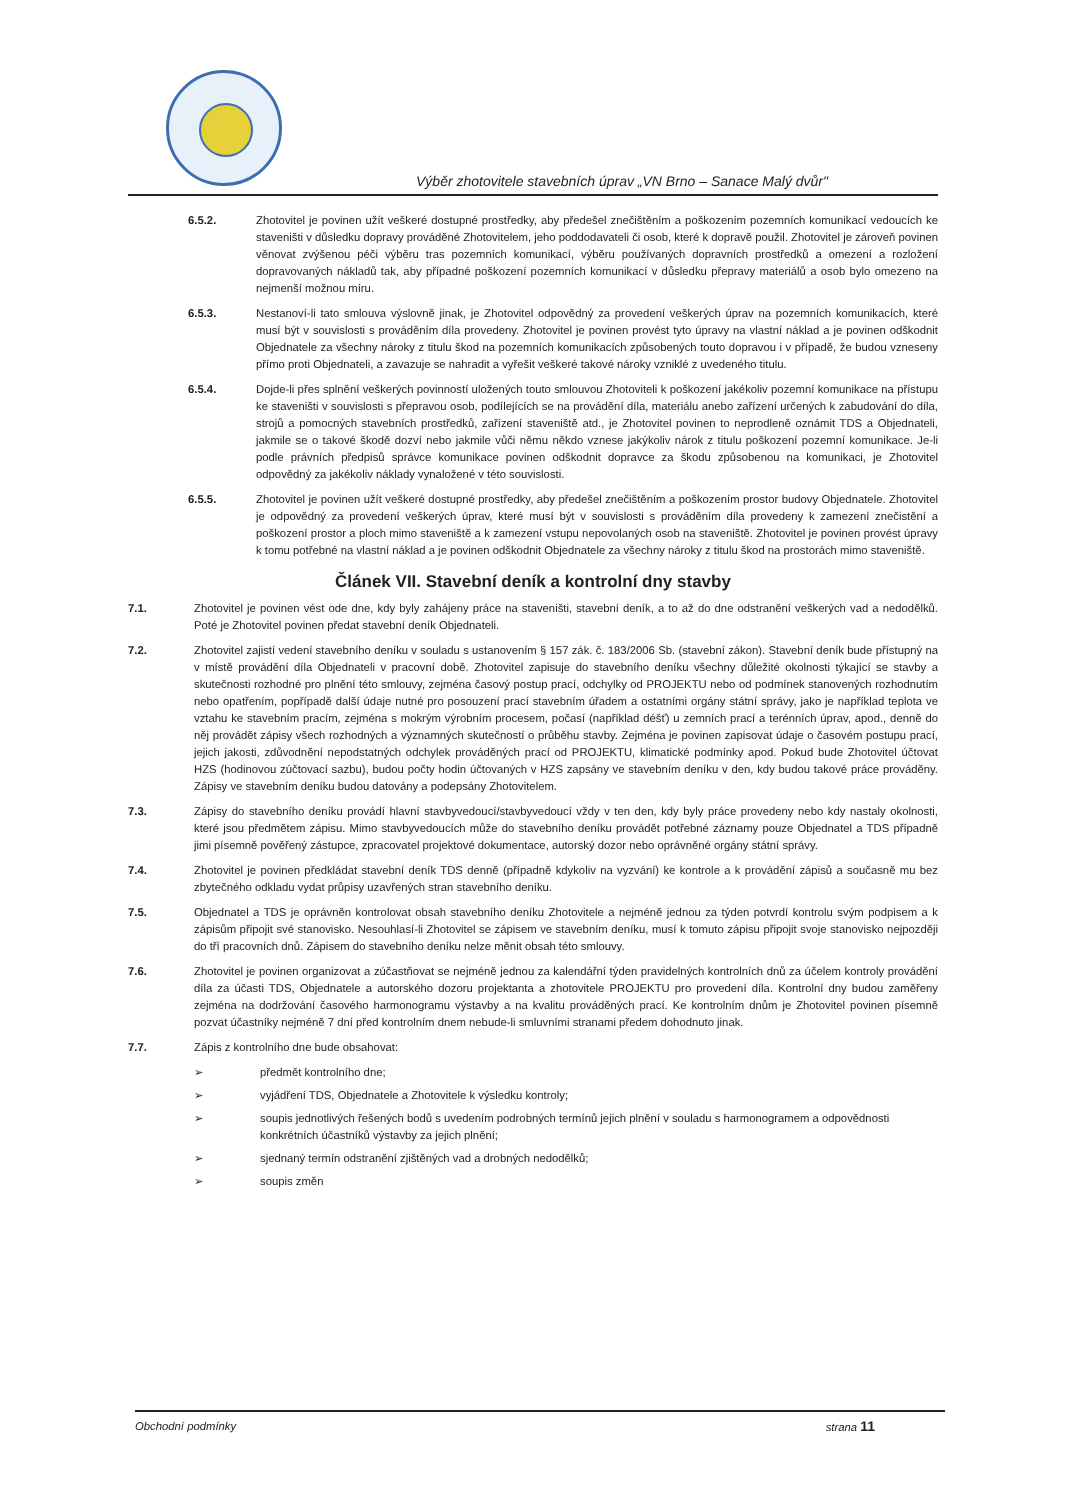Výběr zhotovitele stavebních úprav „VN Brno – Sanace Malý dvůr"
6.5.2. Zhotovitel je povinen užít veškeré dostupné prostředky, aby předešel znečištěním a poškozením pozemních komunikací vedoucích ke staveništi v důsledku dopravy prováděné Zhotovitelem, jeho poddodavateli či osob, které k dopravě použil. Zhotovitel je zároveň povinen věnovat zvýšenou péči výběru tras pozemních komunikací, výběru používaných dopravních prostředků a omezení a rozložení dopravovaných nákladů tak, aby případné poškození pozemních komunikací v důsledku přepravy materiálů a osob bylo omezeno na nejmenší možnou míru.
6.5.3. Nestanoví-li tato smlouva výslovně jinak, je Zhotovitel odpovědný za provedení veškerých úprav na pozemních komunikacích, které musí být v souvislosti s prováděním díla provedeny. Zhotovitel je povinen provést tyto úpravy na vlastní náklad a je povinen odškodnit Objednatele za všechny nároky z titulu škod na pozemních komunikacích způsobených touto dopravou i v případě, že budou vzneseny přímo proti Objednateli, a zavazuje se nahradit a vyřešit veškeré takové nároky vzniklé z uvedeného titulu.
6.5.4. Dojde-li přes splnění veškerých povinností uložených touto smlouvou Zhotoviteli k poškození jakékoliv pozemní komunikace na přístupu ke staveništi v souvislosti s přepravou osob, podílejících se na provádění díla, materiálu anebo zařízení určených k zabudování do díla, strojů a pomocných stavebních prostředků, zařízení staveniště atd., je Zhotovitel povinen to neprodleně oznámit TDS a Objednateli, jakmile se o takové škodě dozví nebo jakmile vůči němu někdo vznese jakýkoliv nárok z titulu poškození pozemní komunikace. Je-li podle právních předpisů správce komunikace povinen odškodnit dopravce za škodu způsobenou na komunikaci, je Zhotovitel odpovědný za jakékoliv náklady vynaložené v této souvislosti.
6.5.5. Zhotovitel je povinen užít veškeré dostupné prostředky, aby předešel znečištěním a poškozením prostor budovy Objednatele. Zhotovitel je odpovědný za provedení veškerých úprav, které musí být v souvislosti s prováděním díla provedeny k zamezení znečistění a poškození prostor a ploch mimo staveniště a k zamezení vstupu nepovolaných osob na staveniště. Zhotovitel je povinen provést úpravy k tomu potřebné na vlastní náklad a je povinen odškodnit Objednatele za všechny nároky z titulu škod na prostorách mimo staveniště.
Článek VII. Stavební deník a kontrolní dny stavby
7.1. Zhotovitel je povinen vést ode dne, kdy byly zahájeny práce na staveništi, stavební deník, a to až do dne odstranění veškerých vad a nedodělků. Poté je Zhotovitel povinen předat stavební deník Objednateli.
7.2. Zhotovitel zajistí vedení stavebního deníku v souladu s ustanovením § 157 zák. č. 183/2006 Sb. (stavební zákon). Stavební deník bude přístupný na v místě provádění díla Objednateli v pracovní době. Zhotovitel zapisuje do stavebního deníku všechny důležité okolnosti týkající se stavby a skutečnosti rozhodné pro plnění této smlouvy, zejména časový postup prací, odchylky od PROJEKTU nebo od podmínek stanovených rozhodnutím nebo opatřením, popřípadě další údaje nutné pro posouzení prací stavebním úřadem a ostatními orgány státní správy, jako je například teplota ve vztahu ke stavebním pracím, zejména s mokrým výrobním procesem, počasí (například déšť) u zemních prací a terénních úprav, apod., denně do něj provádět zápisy všech rozhodných a významných skutečností o průběhu stavby. Zejména je povinen zapisovat údaje o časovém postupu prací, jejich jakosti, zdůvodnění nepodstatných odchylek prováděných prací od PROJEKTU, klimatické podmínky apod. Pokud bude Zhotovitel účtovat HZS (hodinovou zúčtovací sazbu), budou počty hodin účtovaných v HZS zapsány ve stavebním deníku v den, kdy budou takové práce prováděny. Zápisy ve stavebním deníku budou datovány a podepsány Zhotovitelem.
7.3. Zápisy do stavebního deníku provádí hlavní stavbyvedoucí/stavbyvedoucí vždy v ten den, kdy byly práce provedeny nebo kdy nastaly okolnosti, které jsou předmětem zápisu. Mimo stavbyvedoucích může do stavebního deníku provádět potřebné záznamy pouze Objednatel a TDS případně jimi písemně pověřený zástupce, zpracovatel projektové dokumentace, autorský dozor nebo oprávněné orgány státní správy.
7.4. Zhotovitel je povinen předkládat stavební deník TDS denně (případně kdykoliv na vyzvání) ke kontrole a k provádění zápisů a současně mu bez zbytečného odkladu vydat průpisy uzavřených stran stavebního deníku.
7.5. Objednatel a TDS je oprávněn kontrolovat obsah stavebního deníku Zhotovitele a nejméně jednou za týden potvrdí kontrolu svým podpisem a k zápisům připojit své stanovisko. Nesouhlasí-li Zhotovitel se zápisem ve stavebním deníku, musí k tomuto zápisu připojit svoje stanovisko nejpozději do tří pracovních dnů. Zápisem do stavebního deníku nelze měnit obsah této smlouvy.
7.6. Zhotovitel je povinen organizovat a zúčastňovat se nejméně jednou za kalendářní týden pravidelných kontrolních dnů za účelem kontroly provádění díla za účasti TDS, Objednatele a autorského dozoru projektanta a zhotovitele PROJEKTU pro provedení díla. Kontrolní dny budou zaměřeny zejména na dodržování časového harmonogramu výstavby a na kvalitu prováděných prací. Ke kontrolním dnům je Zhotovitel povinen písemně pozvat účastníky nejméně 7 dní před kontrolním dnem nebude-li smluvními stranami předem dohodnuto jinak.
7.7. Zápis z kontrolního dne bude obsahovat:
➢ předmět kontrolního dne;
➢ vyjádření TDS, Objednatele a Zhotovitele k výsledku kontroly;
➢ soupis jednotlivých řešených bodů s uvedením podrobných termínů jejich plnění v souladu s harmonogramem a odpovědnosti konkrétních účastníků výstavby za jejich plnění;
➢ sjednaný termín odstranění zjištěných vad a drobných nedodělků;
➢ soupis změn
Obchodní podmínky strana 11